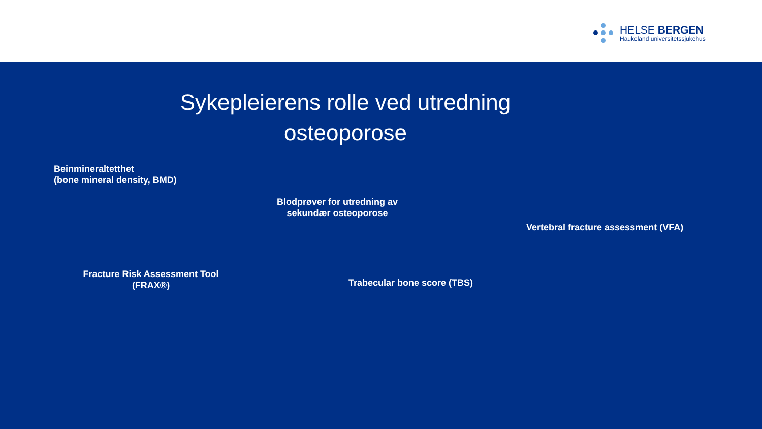HELSE BERGEN
Haukeland universitetssjukehus
Sykepleierens rolle ved utredning
osteoporose
Beinmineraltetthet
(bone mineral density, BMD)
Blodprøver for utredning av sekundær osteoporose
Vertebral fracture assessment (VFA)
Fracture Risk Assessment Tool (FRAX®)
Trabecular bone score (TBS)